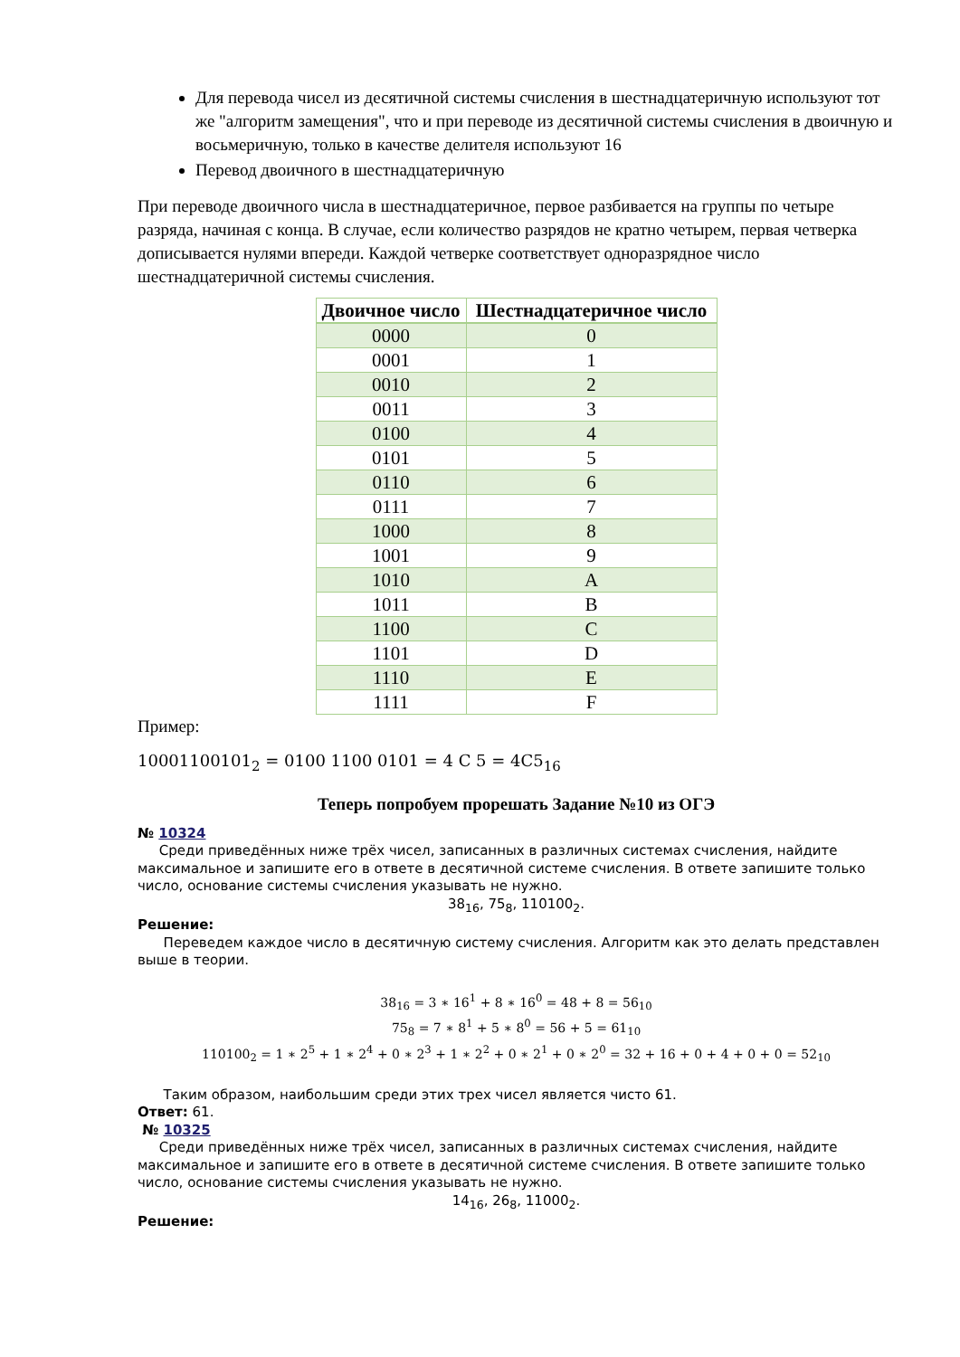Для перевода чисел из десятичной системы счисления в шестнадцатеричную используют тот же "алгоритм замещения", что и при переводе из десятичной системы счисления в двоичную и восьмеричную, только в качестве делителя используют 16
Перевод двоичного в шестнадцатеричную
При переводе двоичного числа в шестнадцатеричное, первое разбивается на группы по четыре разряда, начиная с конца. В случае, если количество разрядов не кратно четырем, первая четверка дописывается нулями впереди. Каждой четверке соответствует одноразрядное число шестнадцатеричной системы счисления.
| Двоичное число | Шестнадцатеричное число |
| --- | --- |
| 0000 | 0 |
| 0001 | 1 |
| 0010 | 2 |
| 0011 | 3 |
| 0100 | 4 |
| 0101 | 5 |
| 0110 | 6 |
| 0111 | 7 |
| 1000 | 8 |
| 1001 | 9 |
| 1010 | A |
| 1011 | B |
| 1100 | C |
| 1101 | D |
| 1110 | E |
| 1111 | F |
Пример:
10001100101<sub>2</sub> = 0100 1100 0101 = 4 C 5 = 4C5<sub>16</sub>
Теперь попробуем прорешать Задание №10 из ОГЭ
№ 10324
Среди приведённых ниже трёх чисел, записанных в различных системах счисления, найдите максимальное и запишите его в ответе в десятичной системе счисления. В ответе запишите только число, основание системы счисления указывать не нужно.
38<sub>16</sub>, 75<sub>8</sub>, 110100<sub>2</sub>.
Решение:
Переведем каждое число в десятичную систему счисления. Алгоритм как это делать представлен выше в теории.
38<sub>16</sub> = 3 ∗ 16<sup>1</sup> + 8 ∗ 16<sup>0</sup> = 48 + 8 = 56<sub>10</sub>
75<sub>8</sub> = 7 ∗ 8<sup>1</sup> + 5 ∗ 8<sup>0</sup> = 56 + 5 = 61<sub>10</sub>
110100<sub>2</sub> = 1 ∗ 2<sup>5</sup> + 1 ∗ 2<sup>4</sup> + 0 ∗ 2<sup>3</sup> + 1 ∗ 2<sup>2</sup> + 0 ∗ 2<sup>1</sup> + 0 ∗ 2<sup>0</sup> = 32 + 16 + 0 + 4 + 0 + 0 = 52<sub>10</sub>
Таким образом, наибольшим среди этих трех чисел является чисто 61.
Ответ: 61.
№ 10325
Среди приведённых ниже трёх чисел, записанных в различных системах счисления, найдите максимальное и запишите его в ответе в десятичной системе счисления. В ответе запишите только число, основание системы счисления указывать не нужно.
14<sub>16</sub>, 26<sub>8</sub>, 11000<sub>2</sub>.
Решение: